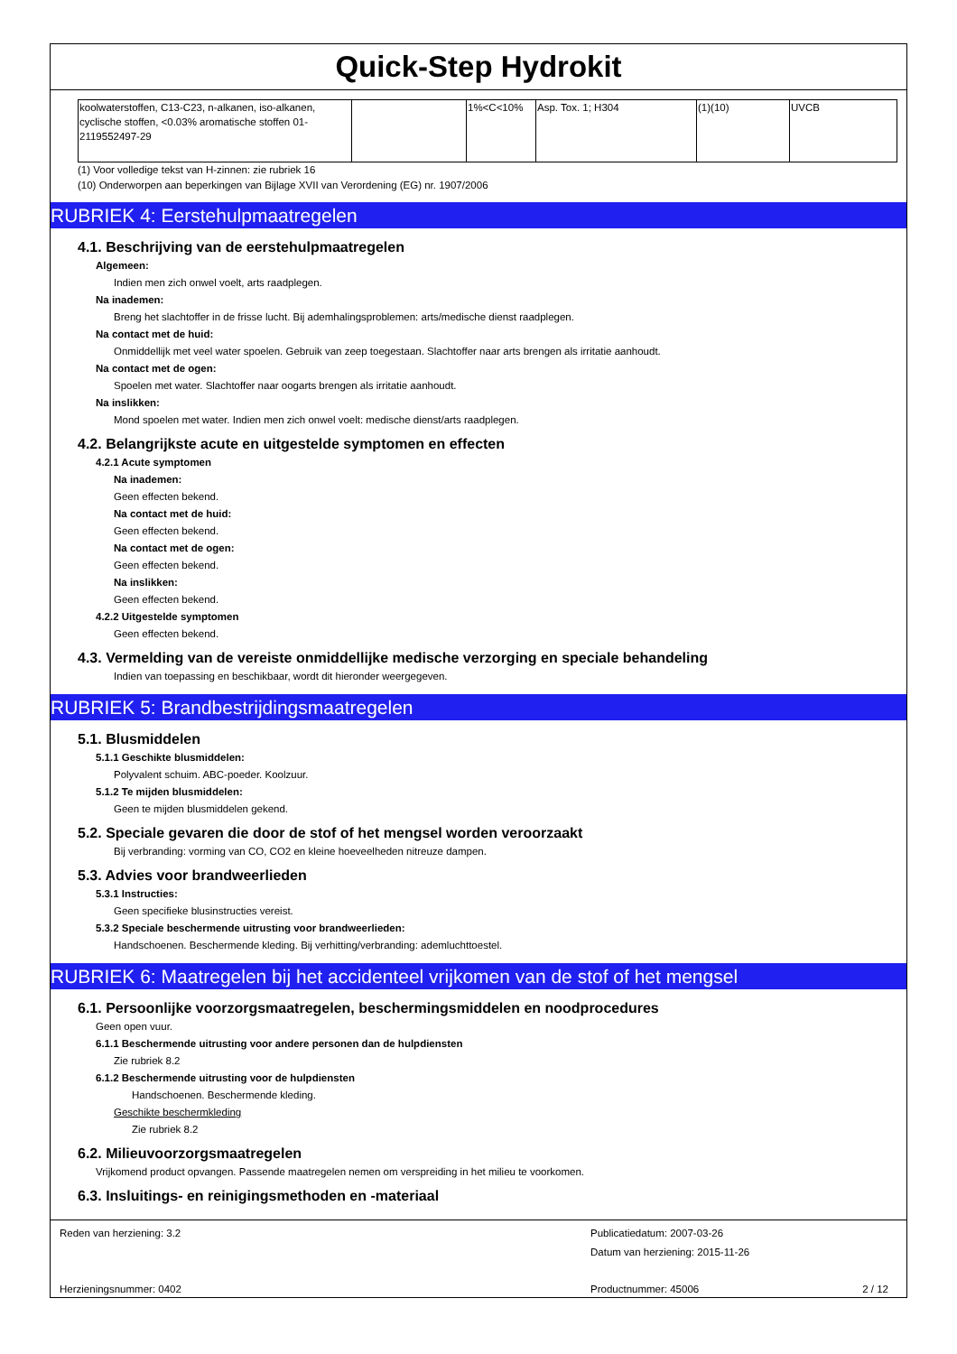Quick-Step Hydrokit
| koolwaterstoffen, C13-C23, n-alkanen, iso-alkanen, cyclische stoffen, <0.03% aromatische stoffen 01-2119552497-29 | | 1%<C<10% | Asp. Tox. 1; H304 | (1)(10) | UVCB |
(1) Voor volledige tekst van H-zinnen: zie rubriek 16
(10) Onderworpen aan beperkingen van Bijlage XVII van Verordening (EG) nr. 1907/2006
RUBRIEK 4: Eerstehulpmaatregelen
4.1. Beschrijving van de eerstehulpmaatregelen
Algemeen:
Indien men zich onwel voelt, arts raadplegen.
Na inademen:
Breng het slachtoffer in de frisse lucht. Bij ademhalingsproblemen: arts/medische dienst raadplegen.
Na contact met de huid:
Onmiddellijk met veel water spoelen. Gebruik van zeep toegestaan. Slachtoffer naar arts brengen als irritatie aanhoudt.
Na contact met de ogen:
Spoelen met water. Slachtoffer naar oogarts brengen als irritatie aanhoudt.
Na inslikken:
Mond spoelen met water. Indien men zich onwel voelt: medische dienst/arts raadplegen.
4.2. Belangrijkste acute en uitgestelde symptomen en effecten
4.2.1 Acute symptomen
Na inademen:
Geen effecten bekend.
Na contact met de huid:
Geen effecten bekend.
Na contact met de ogen:
Geen effecten bekend.
Na inslikken:
Geen effecten bekend.
4.2.2 Uitgestelde symptomen
Geen effecten bekend.
4.3. Vermelding van de vereiste onmiddellijke medische verzorging en speciale behandeling
Indien van toepassing en beschikbaar, wordt dit hieronder weergegeven.
RUBRIEK 5: Brandbestrijdingsmaatregelen
5.1. Blusmiddelen
5.1.1 Geschikte blusmiddelen:
Polyvalent schuim. ABC-poeder. Koolzuur.
5.1.2 Te mijden blusmiddelen:
Geen te mijden blusmiddelen gekend.
5.2. Speciale gevaren die door de stof of het mengsel worden veroorzaakt
Bij verbranding: vorming van CO, CO2 en kleine hoeveelheden nitreuze dampen.
5.3. Advies voor brandweerlieden
5.3.1 Instructies:
Geen specifieke blusinstructies vereist.
5.3.2 Speciale beschermende uitrusting voor brandweerlieden:
Handschoenen. Beschermende kleding. Bij verhitting/verbranding: ademluchttoestel.
RUBRIEK 6: Maatregelen bij het accidenteel vrijkomen van de stof of het mengsel
6.1. Persoonlijke voorzorgsmaatregelen, beschermingsmiddelen en noodprocedures
Geen open vuur.
6.1.1 Beschermende uitrusting voor andere personen dan de hulpdiensten
Zie rubriek 8.2
6.1.2 Beschermende uitrusting voor de hulpdiensten
Handschoenen. Beschermende kleding.
Geschikte beschermkleding
Zie rubriek 8.2
6.2. Milieuvoorzorgsmaatregelen
Vrijkomend product opvangen. Passende maatregelen nemen om verspreiding in het milieu te voorkomen.
6.3. Insluitings- en reinigingsmethoden en -materiaal
Reden van herziening: 3.2 Publicatiedatum: 2007-03-26
Datum van herziening: 2015-11-26
Herzieningsnummer: 0402 Productnummer: 45006 2 / 12